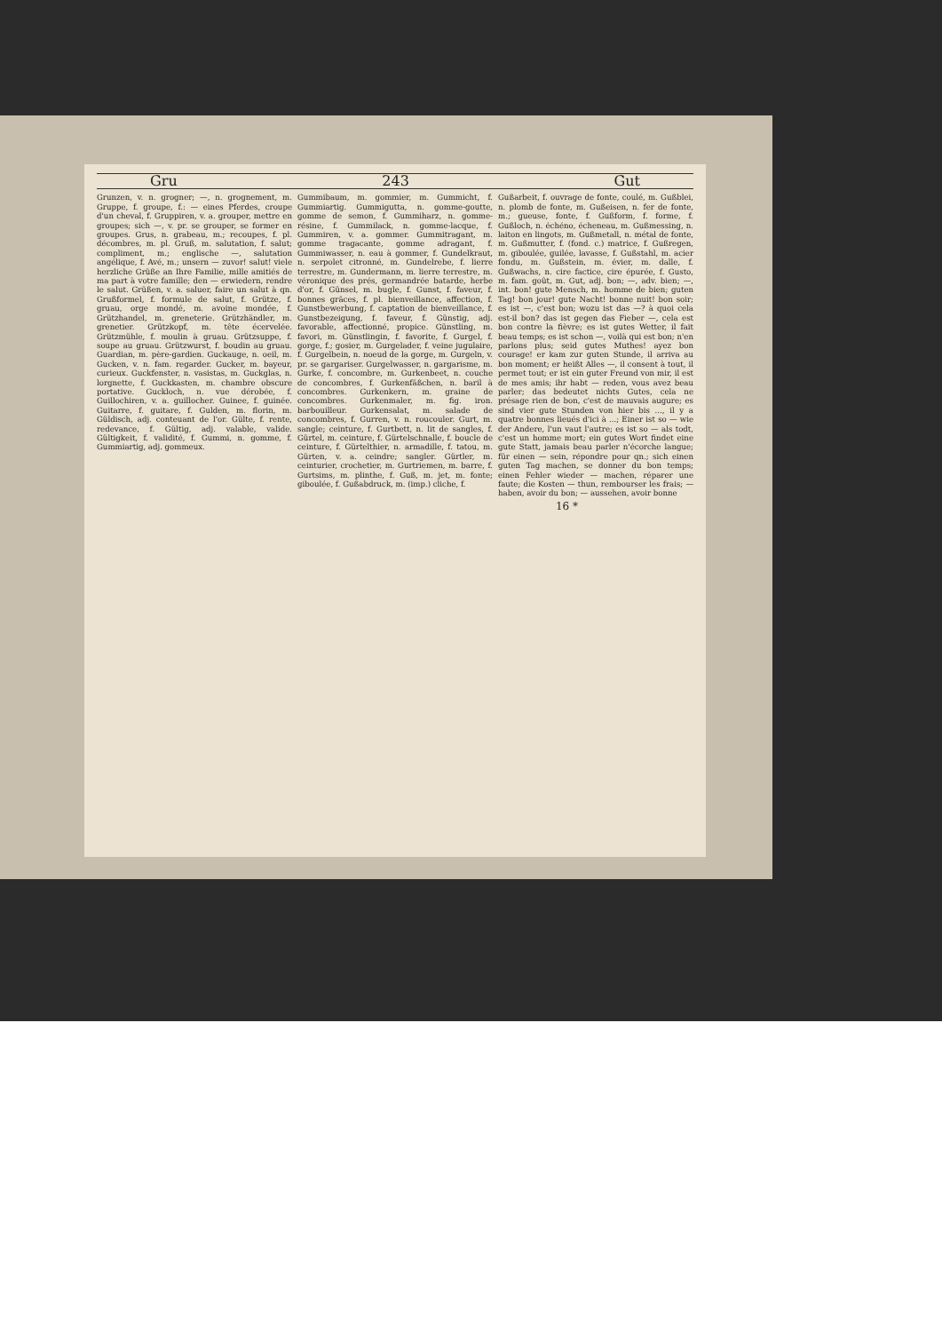Gru 243 Gut
Grunzen, v. n. grogner; —, n. grognement, m. Gruppe, f. groupe, f.: — eines Pferdes, croupe d'un cheval, f. Gruppiren, v. a. grouper, mettre en groupes; sich —, v. pr. se grouper, se former en groupes. Grus, n. grabeau, m.; recoupes, f. pl. décombres, m. pl. Gruß, m. salutation, f. salut; compliment, m.; englische —, salutation angélique, f. Avé, m.; unsern — zuvor! salut! viele herzliche Grüße an Ihre Familie, mille amitiés de ma part à votre famille; den — erwiedern, rendre le salut. Grüßen, v. a. saluer, faire un salut à qn. Grußformel, f. formule de salut, f. Grütze, f. gruau, orge mondé, m. avoine mondée, f. Grützhandel, m. greneterie. Grützhändler, m. grenetier. Grützkopf, m. tête écervelée. Grützmühle, f. moulin à gruau. Grützsuppe, f. soupe au gruau. Grützwurst, f. boudin au gruau. Guardian, m. père-gardien. Guckauge, n. oeil, m. Gucken, v. n. fam. regarder. Gucker, m. bayeur, curieux. Guckfenster, n. vasistas, m. Guckglas, n. lorgnette, f. Guckkasten, m. chambre obscure portative. Guckloch, n. vue dérobée, f. Guillochiren, v. a. guillocher. Guinee, f. guinée. Guitarre, f. guitare, f. Gulden, m. florin, m. Güldisch, adj. conteuant de l'or. Gülte, f. rente, redevance, f. Gültig, adj. valable, valide. Gültigkeit, f. validité, f. Gummi, n. gomme, f. Gummiartig, adj. gommeux.
Gummibaum, m. gommier, m. Gummicht, f. Gummiartig. Gummigutta, n. gomme-goutte, gomme de semon, f. Gummiharz, n. gomme-résine, f. Gummilack, n. gomme-lacque, f. Gummiren, v. a. gommer. Gummitragant, m. gomme tragacante, gomme adragant, f. Gummiwasser, n. eau à gommer, f. Gundelkraut, n. serpolet citronné, m. Gundelrebe, f. lierre terrestre, m. Gundermann, m. lierre terrestre, m. véronique des prés, germandrée batarde, herbe d'or, f. Günsel, m. bugle, f. Gunst, f. faveur, f. bonnes grâces, f. pl. bienveillance, affection, f. Gunstbewerbung, f. captation de bienveillance, f. Gunstbezeigung, f. faveur, f. Günstig, adj. favorable, affectionné, propice. Günstling, m. favori, m. Günstlingin, f. favorite, f. Gurgel, f. gorge, f.; gosier, m. Gurgelader, f. veine jugulaire, f. Gurgelbein, n. noeud de la gorge, m. Gurgeln, v. pr. se gargariser. Gurgelwasser, n. gargarisme, m. Gurke, f. concombre, m. Gurkenbeet, n. couche de concombres, f. Gurkenfäßchen, n. baril à concombres. Gurkenkern, m. graine de concombres. Gurkenmaler, m. fig. iron. barbouilleur. Gurkensalat, m. salade de concombres, f. Gurren, v. n. roucouler. Gurt, m. sangle; ceinture, f. Gurtbett, n. lit de sangles, f. Gürtel, m. ceinture, f. Gürtelschnalle, f. boucle de ceinture, f. Gürtelthier, n. armadille, f. tatou, m. Gürten, v. a. ceindre; sangler. Gürtler, m. ceinturier, crochetier, m. Gurtriemen, m. barre, f. Gurtsims, m. plinthe, f. Guß, m. jet, m. fonte; giboulée, f. Gußabdruck, m. (imp.) cliche, f.
Gußarbeit, f. ouvrage de fonte, coulé, m. Gußblei, n. plomb de fonte, m. Gußeisen, n. fer de fonte, m.; gueuse, fonte, f. Gußform, f. forme, f. Gußloch, n. échéno, écheneau, m. Gußmessing, n. laiton en lingots, m. Gußmetall, n. métal de fonte, m. Gußmutter, f. (fond. c.) matrice, f. Gußregen, m. giboulée, guilée, lavasse, f. Gußstahl, m. acier fondu, m. Gußstein, m. évier, m. dalle, f. Gußwachs, n. cire factice, cire épurée, f. Gusto, m. fam. goût, m. Gut, adj. bon; —, adv. bien; —, int. bon! gute Mensch, m. homme de bien; guten Tag! bon jour! gute Nacht! bonne nuit! bon soir; es ist —, c'est bon; wozu ist das —? à quoi cela est-il bon? das ist gegen das Fieber —, cela est bon contre la fièvre; es ist gutes Wetter, il fait beau temps; es ist schon —, voilà qui est bon; n'en parlons plus; seid gutes Muthes! ayez bon courage! er kam zur guten Stunde, il arriva au bon moment; er heißt Alles —, il consent à tout, il permet tout; er ist ein guter Freund von mir, il est de mes amis; ihr habt — reden, vous avez beau parler; das bedeutet nichts Gutes, cela ne présage rien de bon, c'est de mauvais augure; es sind vier gute Stunden von hier bis ..., il y a quatre bonnes lieués d'ici à ...; Einer ist so — wie der Andere, l'un vaut l'autre; es ist so — als todt, c'est un homme mort; ein gutes Wort findet eine gute Statt, jamais beau parler n'écorche langue; für einen — sein, répondre pour qn.; sich einen guten Tag machen, se donner du bon temps; einen Fehler wieder — machen, réparer une faute; die Kosten — thun, rembourser les frais; — haben, avoir du bon; — aussehen, avoir bonne
16 *